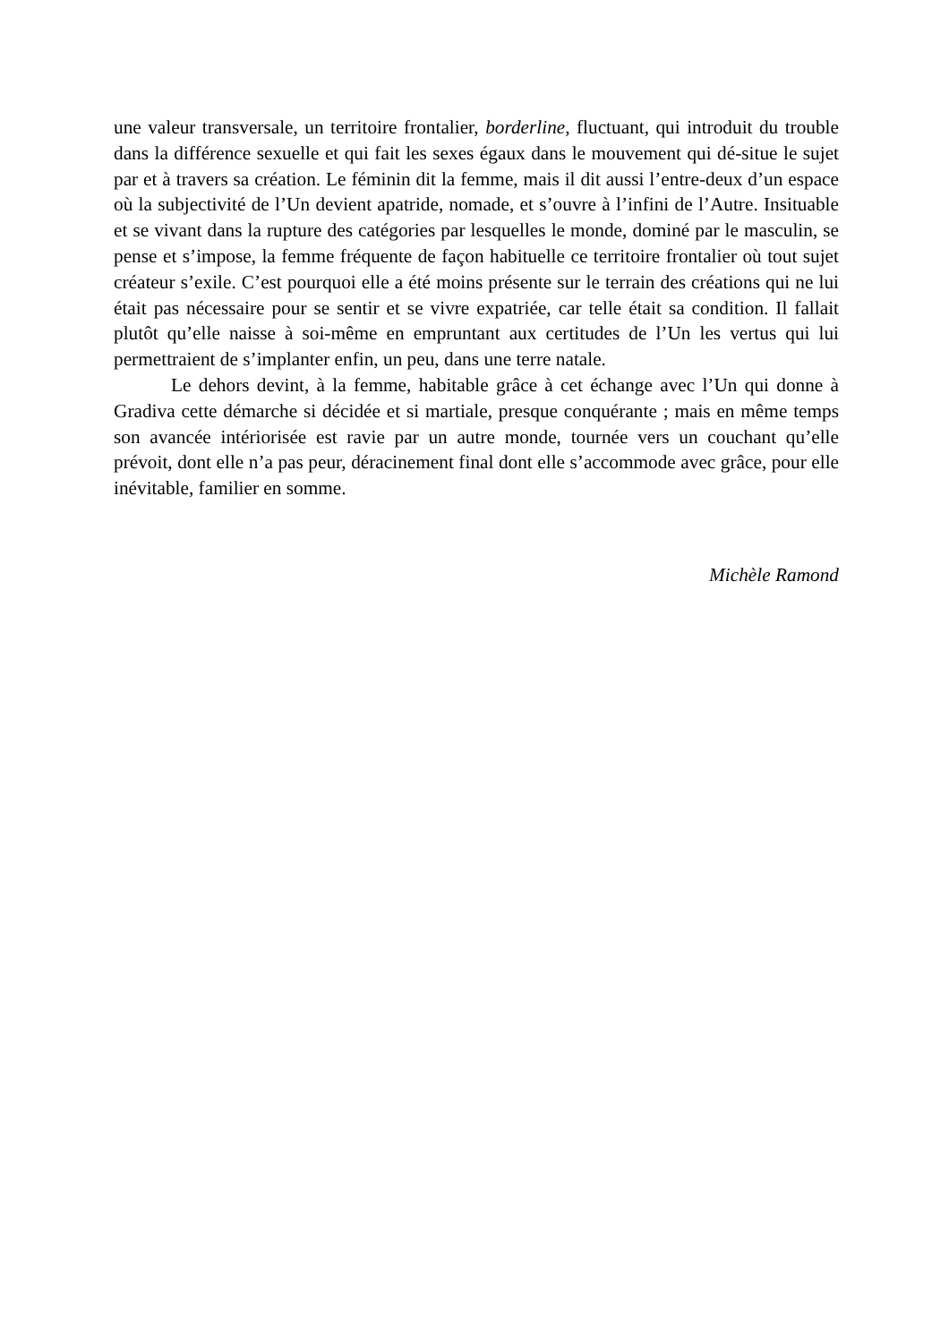une valeur transversale, un territoire frontalier, borderline, fluctuant, qui introduit du trouble dans la différence sexuelle et qui fait les sexes égaux dans le mouvement qui dé-situe le sujet par et à travers sa création. Le féminin dit la femme, mais il dit aussi l’entre-deux d’un espace où la subjectivité de l’Un devient apatride, nomade, et s’ouvre à l’infini de l’Autre. Insituable et se vivant dans la rupture des catégories par lesquelles le monde, dominé par le masculin, se pense et s’impose, la femme fréquente de façon habituelle ce territoire frontalier où tout sujet créateur s’exile. C’est pourquoi elle a été moins présente sur le terrain des créations qui ne lui était pas nécessaire pour se sentir et se vivre expatriée, car telle était sa condition. Il fallait plutôt qu’elle naisse à soi-même en empruntant aux certitudes de l’Un les vertus qui lui permettraient de s’implanter enfin, un peu, dans une terre natale.
Le dehors devint, à la femme, habitable grâce à cet échange avec l’Un qui donne à Gradiva cette démarche si décidée et si martiale, presque conquérante ; mais en même temps son avancée intériorisée est ravie par un autre monde, tournée vers un couchant qu’elle prévoit, dont elle n’a pas peur, déracinement final dont elle s’accommode avec grâce, pour elle inévitable, familier en somme.
Michèle Ramond